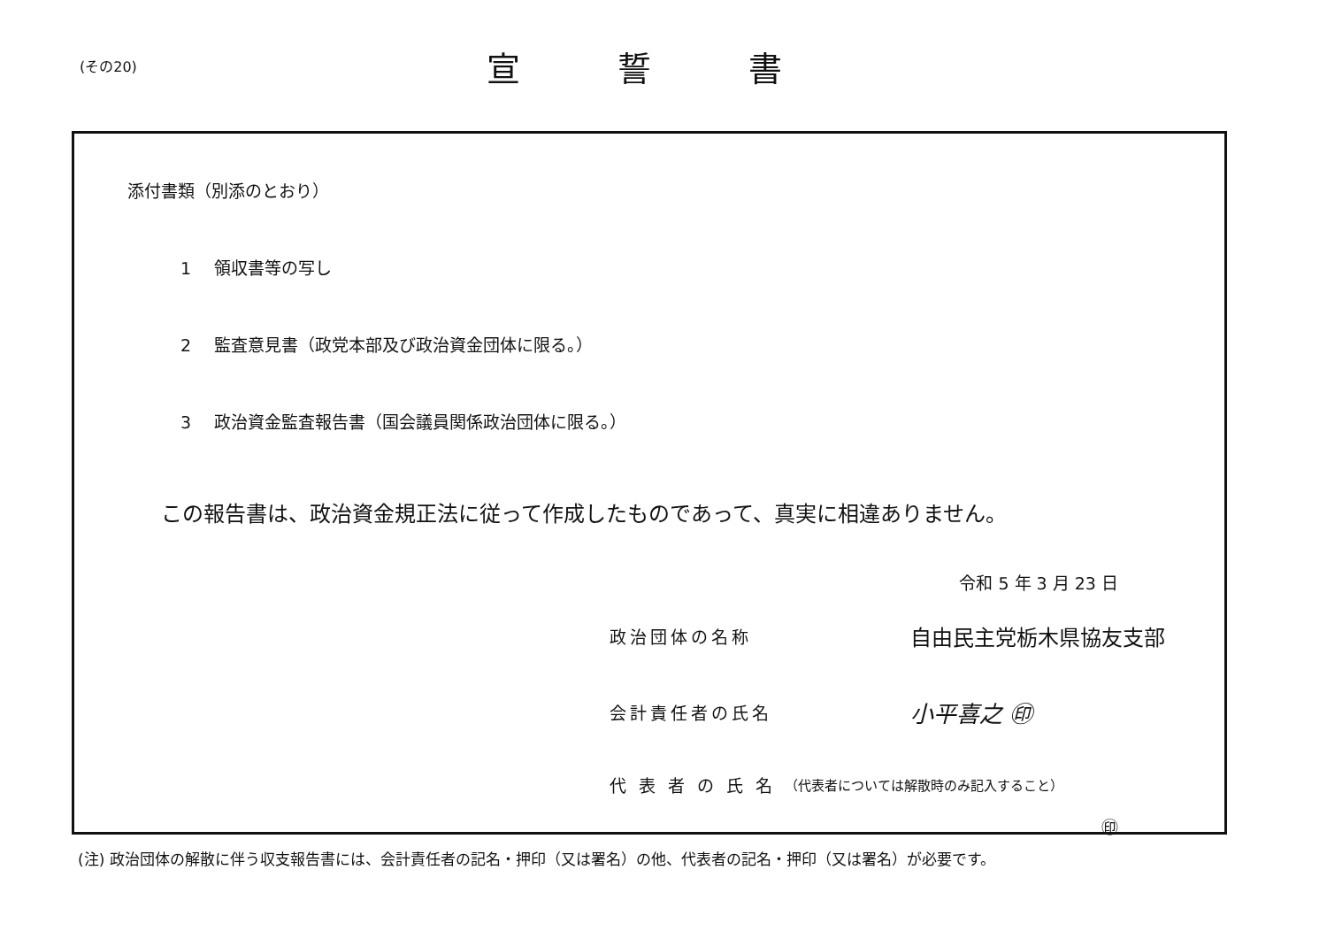(その20)
宣誓書
添付書類（別添のとおり）
1 領収書等の写し
2 監査意見書（政党本部及び政治資金団体に限る。）
3 政治資金監査報告書（国会議員関係政治団体に限る。）
この報告書は、政治資金規正法に従って作成したものであって、真実に相違ありません。
令和 5 年 3 月 23 日
政治団体の名称
自由民主党栃木県協友支部
会計責任者の氏名
小平喜之 ㊞
代表者の氏名
（代表者については解散時のみ記入すること）
㊞
(注) 政治団体の解散に伴う収支報告書には、会計責任者の記名・押印（又は署名）の他、代表者の記名・押印（又は署名）が必要です。